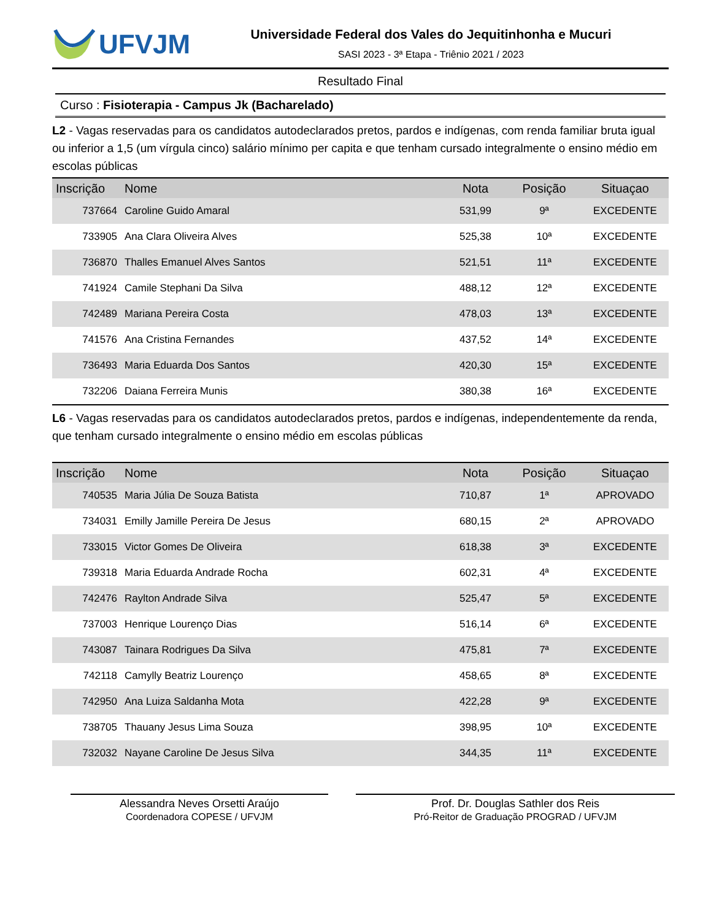UFVJM
Universidade Federal dos Vales do Jequitinhonha e Mucuri
SASI 2023 - 3ª Etapa - Triênio 2021 / 2023
Resultado Final
Curso : Fisioterapia - Campus Jk (Bacharelado)
L2 - Vagas reservadas para os candidatos autodeclarados pretos, pardos e indígenas, com renda familiar bruta igual ou inferior a 1,5 (um vírgula cinco) salário mínimo per capita e que tenham cursado integralmente o ensino médio em escolas públicas
| Inscrição | Nome | Nota | Posição | Situaçao |
| --- | --- | --- | --- | --- |
| 737664 | Caroline Guido Amaral | 531,99 | 9ª | EXCEDENTE |
| 733905 | Ana Clara Oliveira Alves | 525,38 | 10ª | EXCEDENTE |
| 736870 | Thalles Emanuel Alves Santos | 521,51 | 11ª | EXCEDENTE |
| 741924 | Camile Stephani Da Silva | 488,12 | 12ª | EXCEDENTE |
| 742489 | Mariana Pereira Costa | 478,03 | 13ª | EXCEDENTE |
| 741576 | Ana Cristina Fernandes | 437,52 | 14ª | EXCEDENTE |
| 736493 | Maria Eduarda Dos Santos | 420,30 | 15ª | EXCEDENTE |
| 732206 | Daiana Ferreira Munis | 380,38 | 16ª | EXCEDENTE |
L6 - Vagas reservadas para os candidatos autodeclarados pretos, pardos e indígenas, independentemente da renda, que tenham cursado integralmente o ensino médio em escolas públicas
| Inscrição | Nome | Nota | Posição | Situaçao |
| --- | --- | --- | --- | --- |
| 740535 | Maria Júlia De Souza Batista | 710,87 | 1ª | APROVADO |
| 734031 | Emilly Jamille Pereira De Jesus | 680,15 | 2ª | APROVADO |
| 733015 | Victor Gomes De Oliveira | 618,38 | 3ª | EXCEDENTE |
| 739318 | Maria Eduarda Andrade Rocha | 602,31 | 4ª | EXCEDENTE |
| 742476 | Raylton Andrade Silva | 525,47 | 5ª | EXCEDENTE |
| 737003 | Henrique Lourenço Dias | 516,14 | 6ª | EXCEDENTE |
| 743087 | Tainara Rodrigues Da Silva | 475,81 | 7ª | EXCEDENTE |
| 742118 | Camylly Beatriz Lourenço | 458,65 | 8ª | EXCEDENTE |
| 742950 | Ana Luiza Saldanha Mota | 422,28 | 9ª | EXCEDENTE |
| 738705 | Thauany Jesus Lima Souza | 398,95 | 10ª | EXCEDENTE |
| 732032 | Nayane Caroline De Jesus Silva | 344,35 | 11ª | EXCEDENTE |
Alessandra Neves Orsetti Araújo
Coordenadora COPESE / UFVJM
Prof. Dr. Douglas Sathler dos Reis
Pró-Reitor de Graduação PROGRAD / UFVJM